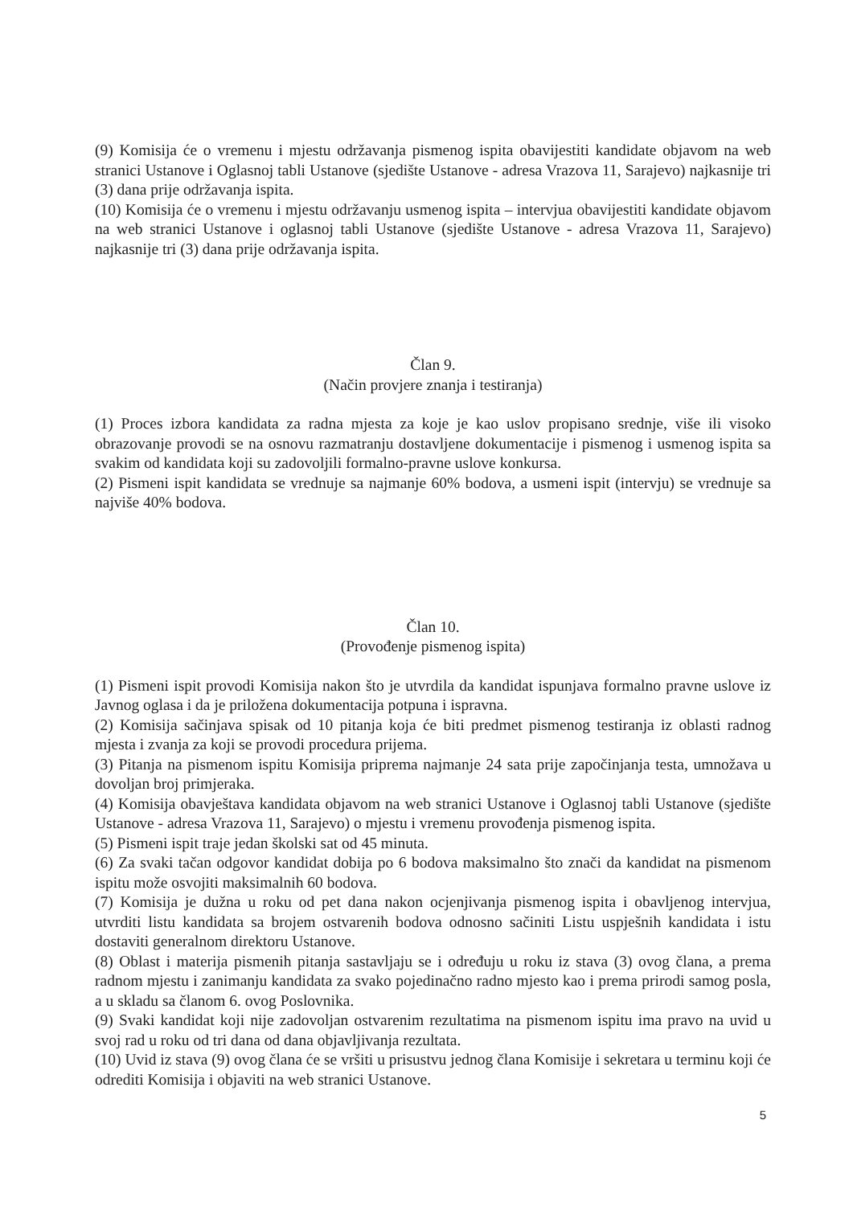(9) Komisija će o vremenu i mjestu održavanja pismenog ispita obavijestiti kandidate objavom na web stranici Ustanove i Oglasnoj tabli Ustanove (sjedište Ustanove - adresa Vrazova 11, Sarajevo) najkasnije tri (3) dana prije održavanja ispita.
(10) Komisija će o vremenu i mjestu održavanju usmenog ispita – intervjua obavijestiti kandidate objavom na web stranici Ustanove i oglasnoj tabli Ustanove (sjedište Ustanove - adresa Vrazova 11, Sarajevo) najkasnije tri (3) dana prije održavanja ispita.
Član 9.
(Način provjere znanja i testiranja)
(1) Proces izbora kandidata za radna mjesta za koje je kao uslov propisano srednje, više ili visoko obrazovanje provodi se na osnovu razmatranju dostavljene dokumentacije i pismenog i usmenog ispita sa svakim od kandidata koji su zadovoljili formalno-pravne uslove konkursa.
(2) Pismeni ispit kandidata se vrednuje sa najmanje 60% bodova, a usmeni ispit (intervju) se vrednuje sa najviše 40% bodova.
Član 10.
(Provođenje pismenog ispita)
(1) Pismeni ispit provodi Komisija nakon što je utvrdila da kandidat ispunjava formalno pravne uslove iz Javnog oglasa i da je priložena dokumentacija potpuna i ispravna.
(2) Komisija sačinjava spisak od 10 pitanja koja će biti predmet pismenog testiranja iz oblasti radnog mjesta i zvanja za koji se provodi procedura prijema.
(3) Pitanja na pismenom ispitu Komisija priprema najmanje 24 sata prije započinjanja testa, umnožava u dovoljan broj primjeraka.
(4) Komisija obavještava kandidata objavom na web stranici Ustanove i Oglasnoj tabli Ustanove (sjedište Ustanove - adresa Vrazova 11, Sarajevo) o mjestu i vremenu provođenja pismenog ispita.
(5) Pismeni ispit traje jedan školski sat od 45 minuta.
(6) Za svaki tačan odgovor kandidat dobija po 6 bodova maksimalno što znači da kandidat na pismenom ispitu može osvojiti maksimalnih 60 bodova.
(7) Komisija je dužna u roku od pet dana nakon ocjenjivanja pismenog ispita i obavljenog intervjua, utvrditi listu kandidata sa brojem ostvarenih bodova odnosno sačiniti Listu uspješnih kandidata i istu dostaviti generalnom direktoru Ustanove.
(8) Oblast i materija pismenih pitanja sastavljaju se i određuju u roku iz stava (3) ovog člana, a prema radnom mjestu i zanimanju kandidata za svako pojedinačno radno mjesto kao i prema prirodi samog posla, a u skladu sa članom 6. ovog Poslovnika.
(9) Svaki kandidat koji nije zadovoljan ostvarenim rezultatima na pismenom ispitu ima pravo na uvid u svoj rad u roku od tri dana od dana objavljivanja rezultata.
(10) Uvid iz stava (9) ovog člana će se vršiti u prisustvu jednog člana Komisije i sekretara u terminu koji će odrediti Komisija i objaviti na web stranici Ustanove.
5